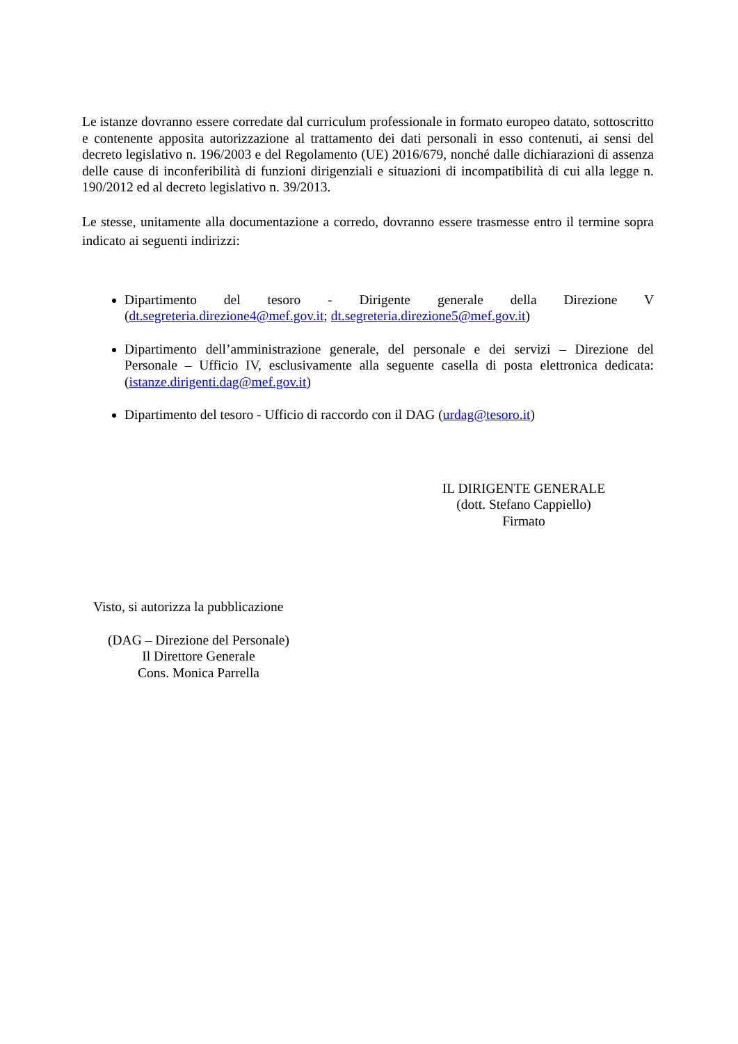Le istanze dovranno essere corredate dal curriculum professionale in formato europeo datato, sottoscritto e contenente apposita autorizzazione al trattamento dei dati personali in esso contenuti, ai sensi del decreto legislativo n. 196/2003 e del Regolamento (UE) 2016/679, nonché dalle dichiarazioni di assenza delle cause di inconferibilità di funzioni dirigenziali e situazioni di incompatibilità di cui alla legge n. 190/2012 ed al decreto legislativo n. 39/2013.
Le stesse, unitamente alla documentazione a corredo, dovranno essere trasmesse entro il termine sopra indicato ai seguenti indirizzi:
Dipartimento del tesoro - Dirigente generale della Direzione V (dt.segreteria.direzione4@mef.gov.it; dt.segreteria.direzione5@mef.gov.it)
Dipartimento dell’amministrazione generale, del personale e dei servizi – Direzione del Personale – Ufficio IV, esclusivamente alla seguente casella di posta elettronica dedicata: (istanze.dirigenti.dag@mef.gov.it)
Dipartimento del tesoro - Ufficio di raccordo con il DAG (urdag@tesoro.it)
IL DIRIGENTE GENERALE
(dott. Stefano Cappiello)
Firmato
Visto, si autorizza la pubblicazione
(DAG – Direzione del Personale)
Il Direttore Generale
Cons. Monica Parrella